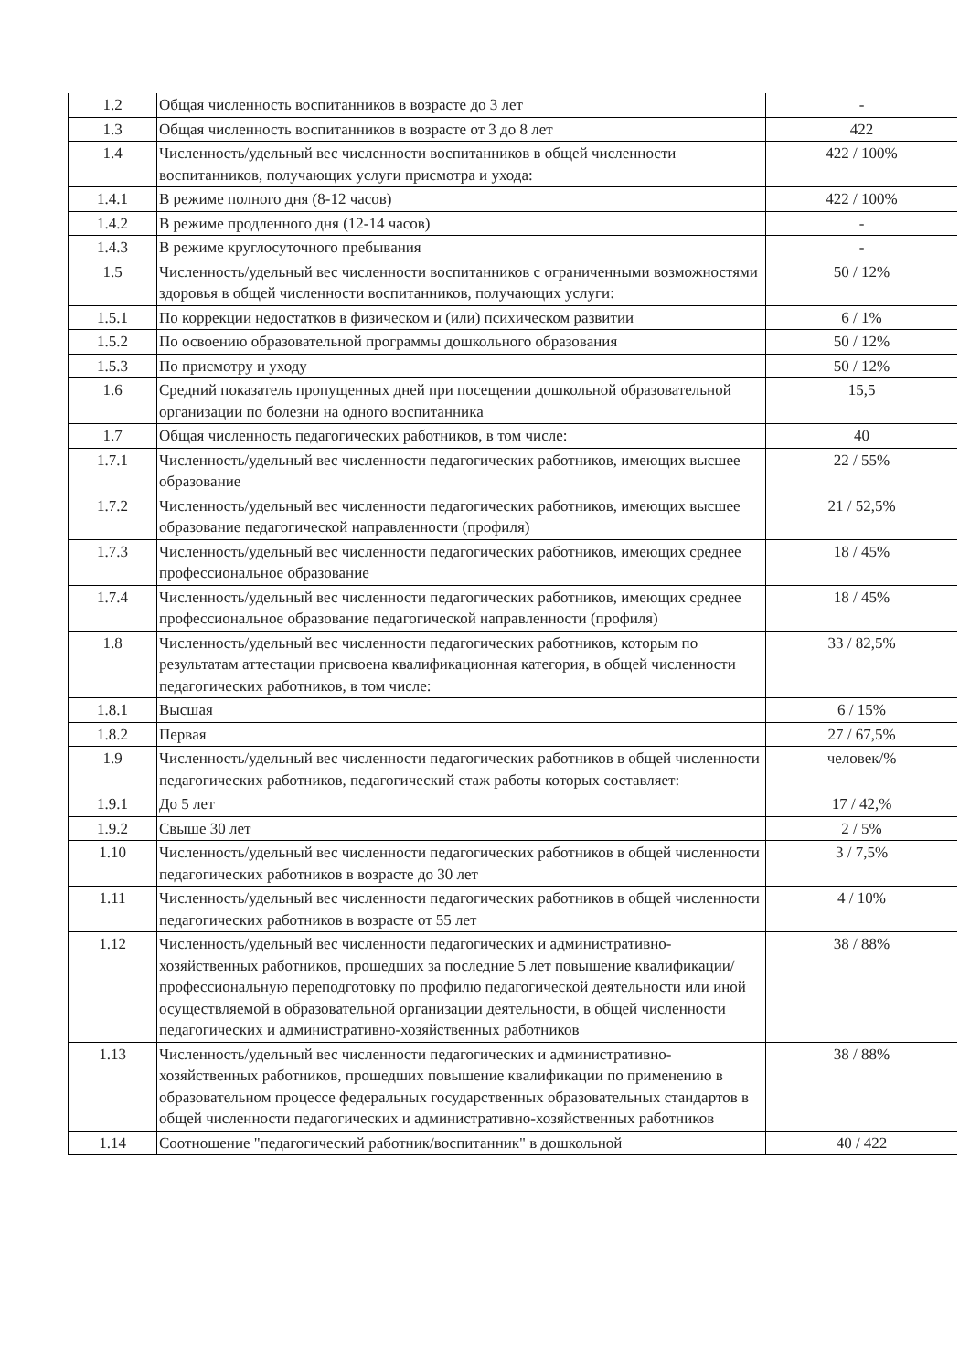| 1.2 | Общая численность воспитанников в возрасте до 3 лет | - |
| 1.3 | Общая численность воспитанников в возрасте от 3 до 8 лет | 422 |
| 1.4 | Численность/удельный вес численности воспитанников в общей численности воспитанников, получающих услуги присмотра и ухода: | 422 / 100% |
| 1.4.1 | В режиме полного дня (8-12 часов) | 422 / 100% |
| 1.4.2 | В режиме продленного дня (12-14 часов) | - |
| 1.4.3 | В режиме круглосуточного пребывания | - |
| 1.5 | Численность/удельный вес численности воспитанников с ограниченными возможностями здоровья в общей численности воспитанников, получающих услуги: | 50 / 12% |
| 1.5.1 | По коррекции недостатков в физическом и (или) психическом развитии | 6 / 1% |
| 1.5.2 | По освоению образовательной программы дошкольного образования | 50 / 12% |
| 1.5.3 | По присмотру и уходу | 50 / 12% |
| 1.6 | Средний показатель пропущенных дней при посещении дошкольной образовательной организации по болезни на одного воспитанника | 15,5 |
| 1.7 | Общая численность педагогических работников, в том числе: | 40 |
| 1.7.1 | Численность/удельный вес численности педагогических работников, имеющих высшее образование | 22 / 55% |
| 1.7.2 | Численность/удельный вес численности педагогических работников, имеющих высшее образование педагогической направленности (профиля) | 21 / 52,5% |
| 1.7.3 | Численность/удельный вес численности педагогических работников, имеющих среднее профессиональное образование | 18 / 45% |
| 1.7.4 | Численность/удельный вес численности педагогических работников, имеющих среднее профессиональное образование педагогической направленности (профиля) | 18 / 45% |
| 1.8 | Численность/удельный вес численности педагогических работников, которым по результатам аттестации присвоена квалификационная категория, в общей численности педагогических работников, в том числе: | 33 / 82,5% |
| 1.8.1 | Высшая | 6 / 15% |
| 1.8.2 | Первая | 27 / 67,5% |
| 1.9 | Численность/удельный вес численности педагогических работников в общей численности педагогических работников, педагогический стаж работы которых составляет: | человек/% |
| 1.9.1 | До 5 лет | 17 / 42,% |
| 1.9.2 | Свыше 30 лет | 2 / 5% |
| 1.10 | Численность/удельный вес численности педагогических работников в общей численности педагогических работников в возрасте до 30 лет | 3 / 7,5% |
| 1.11 | Численность/удельный вес численности педагогических работников в общей численности педагогических работников в возрасте от 55 лет | 4 / 10% |
| 1.12 | Численность/удельный вес численности педагогических и административно-хозяйственных работников, прошедших за последние 5 лет повышение квалификации/профессиональную переподготовку по профилю педагогической деятельности или иной осуществляемой в образовательной организации деятельности, в общей численности педагогических и административно-хозяйственных работников | 38 / 88% |
| 1.13 | Численность/удельный вес численности педагогических и административно-хозяйственных работников, прошедших повышение квалификации по применению в образовательном процессе федеральных государственных образовательных стандартов в общей численности педагогических и административно-хозяйственных работников | 38 / 88% |
| 1.14 | Соотношение "педагогический работник/воспитанник" в дошкольной | 40 / 422 |